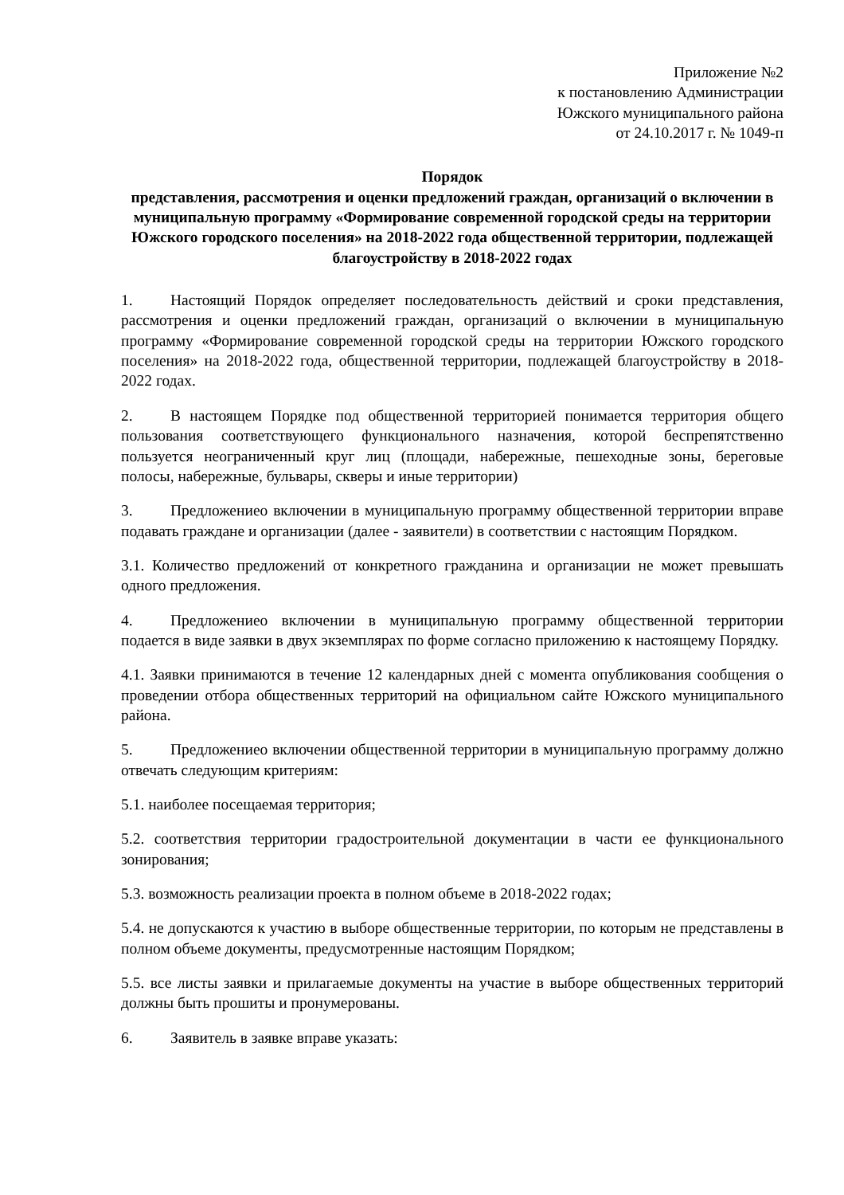Приложение №2
к постановлению Администрации
Южского муниципального района
от 24.10.2017 г. № 1049-п
Порядок
представления, рассмотрения и оценки предложений граждан, организаций о включении в муниципальную программу «Формирование современной городской среды на территории Южского городского поселения» на 2018-2022 года общественной территории, подлежащей благоустройству в 2018-2022 годах
1. Настоящий Порядок определяет последовательность действий и сроки представления, рассмотрения и оценки предложений граждан, организаций о включении в муниципальную программу «Формирование современной городской среды на территории Южского городского поселения» на 2018-2022 года, общественной территории, подлежащей благоустройству в 2018-2022 годах.
2. В настоящем Порядке под общественной территорией понимается территория общего пользования соответствующего функционального назначения, которой беспрепятственно пользуется неограниченный круг лиц (площади, набережные, пешеходные зоны, береговые полосы, набережные, бульвары, скверы и иные территории)
3. Предложениео включении в муниципальную программу общественной территории вправе подавать граждане и организации (далее - заявители) в соответствии с настоящим Порядком.
3.1. Количество предложений от конкретного гражданина и организации не может превышать одного предложения.
4. Предложениео включении в муниципальную программу общественной территории подается в виде заявки в двух экземплярах по форме согласно приложению к настоящему Порядку.
4.1. Заявки принимаются в течение 12 календарных дней с момента опубликования сообщения о проведении отбора общественных территорий на официальном сайте Южского муниципального района.
5. Предложениео включении общественной территории в муниципальную программу должно отвечать следующим критериям:
5.1. наиболее посещаемая территория;
5.2. соответствия территории градостроительной документации в части ее функционального зонирования;
5.3. возможность реализации проекта в полном объеме в 2018-2022 годах;
5.4. не допускаются к участию в выборе общественные территории, по которым не представлены в полном объеме документы, предусмотренные настоящим Порядком;
5.5. все листы заявки и прилагаемые документы на участие в выборе общественных территорий должны быть прошиты и пронумерованы.
6. Заявитель в заявке вправе указать: